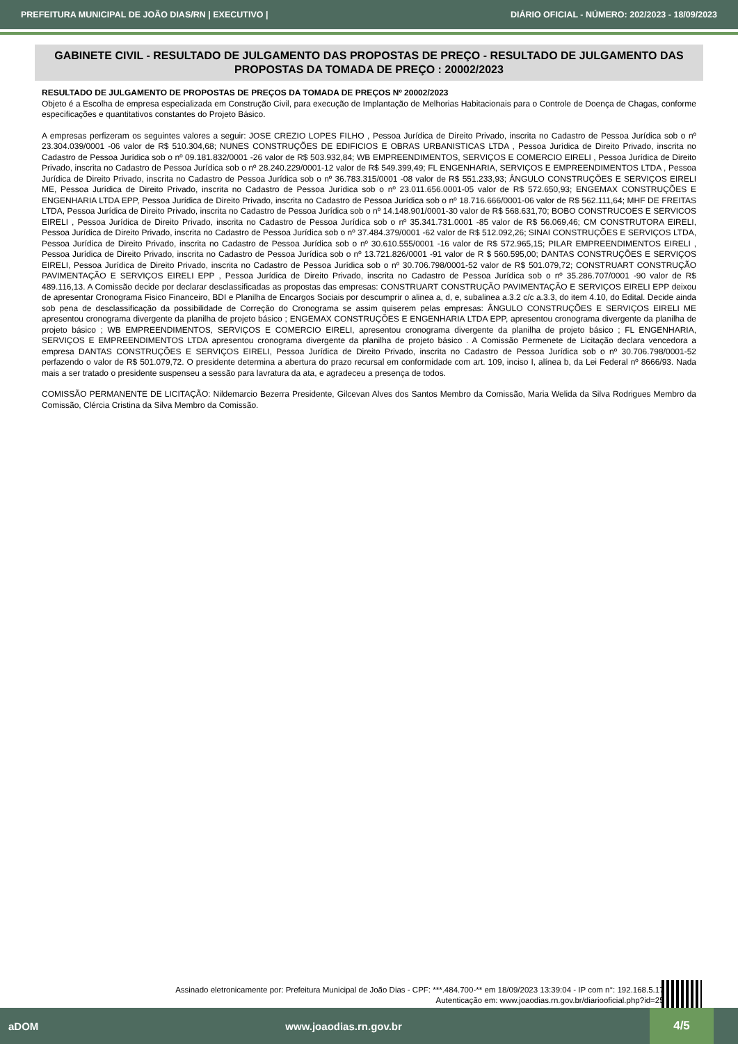PREFEITURA MUNICIPAL DE JOÃO DIAS/RN | EXECUTIVO | DIÁRIO OFICIAL - NÚMERO: 202/2023 - 18/09/2023
GABINETE CIVIL - RESULTADO DE JULGAMENTO DAS PROPOSTAS DE PREÇO - RESULTADO DE JULGAMENTO DAS PROPOSTAS DA TOMADA DE PREÇO : 20002/2023
RESULTADO DE JULGAMENTO DE PROPOSTAS DE PREÇOS DA TOMADA DE PREÇOS Nº 20002/2023
Objeto é a Escolha de empresa especializada em Construção Civil, para execução de Implantação de Melhorias Habitacionais para o Controle de Doença de Chagas, conforme especificações e quantitativos constantes do Projeto Básico.
A empresas perfizeram os seguintes valores a seguir: JOSE CREZIO LOPES FILHO , Pessoa Jurídica de Direito Privado, inscrita no Cadastro de Pessoa Jurídica sob o nº 23.304.039/0001 -06 valor de R$ 510.304,68; NUNES CONSTRUÇÕES DE EDIFICIOS E OBRAS URBANISTICAS LTDA , Pessoa Jurídica de Direito Privado, inscrita no Cadastro de Pessoa Jurídica sob o nº 09.181.832/0001 -26 valor de R$ 503.932,84; WB EMPREENDIMENTOS, SERVIÇOS E COMERCIO EIRELI , Pessoa Jurídica de Direito Privado, inscrita no Cadastro de Pessoa Jurídica sob o nº 28.240.229/0001-12 valor de R$ 549.399,49; FL ENGENHARIA, SERVIÇOS E EMPREENDIMENTOS LTDA , Pessoa Jurídica de Direito Privado, inscrita no Cadastro de Pessoa Jurídica sob o nº 36.783.315/0001 -08 valor de R$ 551.233,93; ÂNGULO CONSTRUÇÕES E SERVIÇOS EIRELI ME, Pessoa Jurídica de Direito Privado, inscrita no Cadastro de Pessoa Jurídica sob o nº 23.011.656.0001-05 valor de R$ 572.650,93; ENGEMAX CONSTRUÇÕES E ENGENHARIA LTDA EPP, Pessoa Jurídica de Direito Privado, inscrita no Cadastro de Pessoa Jurídica sob o nº 18.716.666/0001-06 valor de R$ 562.111,64; MHF DE FREITAS LTDA, Pessoa Jurídica de Direito Privado, inscrita no Cadastro de Pessoa Jurídica sob o nº 14.148.901/0001-30 valor de R$ 568.631,70; BOBO CONSTRUCOES E SERVICOS EIRELI , Pessoa Jurídica de Direito Privado, inscrita no Cadastro de Pessoa Jurídica sob o nº 35.341.731.0001 -85 valor de R$ 56.069,46; CM CONSTRUTORA EIRELI, Pessoa Jurídica de Direito Privado, inscrita no Cadastro de Pessoa Jurídica sob o nº 37.484.379/0001 -62 valor de R$ 512.092,26; SINAI CONSTRUÇÕES E SERVIÇOS LTDA, Pessoa Jurídica de Direito Privado, inscrita no Cadastro de Pessoa Jurídica sob o nº 30.610.555/0001 -16 valor de R$ 572.965,15; PILAR EMPREENDIMENTOS EIRELI , Pessoa Jurídica de Direito Privado, inscrita no Cadastro de Pessoa Jurídica sob o nº 13.721.826/0001 -91 valor de R $ 560.595,00; DANTAS CONSTRUÇÕES E SERVIÇOS EIRELI, Pessoa Jurídica de Direito Privado, inscrita no Cadastro de Pessoa Jurídica sob o nº 30.706.798/0001-52 valor de R$ 501.079,72; CONSTRUART CONSTRUÇÃO PAVIMENTAÇÃO E SERVIÇOS EIRELI EPP , Pessoa Jurídica de Direito Privado, inscrita no Cadastro de Pessoa Jurídica sob o nº 35.286.707/0001 -90 valor de R$ 489.116,13. A Comissão decide por declarar desclassificadas as propostas das empresas: CONSTRUART CONSTRUÇÃO PAVIMENTAÇÃO E SERVIÇOS EIRELI EPP deixou de apresentar Cronograma Fisico Financeiro, BDI e Planilha de Encargos Sociais por descumprir o alinea a, d, e, subalinea a.3.2 c/c a.3.3, do item 4.10, do Edital. Decide ainda sob pena de desclassificação da possibilidade de Correção do Cronograma se assim quiserem pelas empresas: ÂNGULO CONSTRUÇÕES E SERVIÇOS EIRELI ME apresentou cronograma divergente da planilha de projeto básico ; ENGEMAX CONSTRUÇÕES E ENGENHARIA LTDA EPP, apresentou cronograma divergente da planilha de projeto básico ; WB EMPREENDIMENTOS, SERVIÇOS E COMERCIO EIRELI, apresentou cronograma divergente da planilha de projeto básico ; FL ENGENHARIA, SERVIÇOS E EMPREENDIMENTOS LTDA apresentou cronograma divergente da planilha de projeto básico . A Comissão Permenete de Licitação declara vencedora a empresa DANTAS CONSTRUÇÕES E SERVIÇOS EIRELI, Pessoa Jurídica de Direito Privado, inscrita no Cadastro de Pessoa Jurídica sob o nº 30.706.798/0001-52 perfazendo o valor de R$ 501.079,72. O presidente determina a abertura do prazo recursal em conformidade com art. 109, inciso I, alínea b, da Lei Federal nº 8666/93. Nada mais a ser tratado o presidente suspenseu a sessão para lavratura da ata, e agradeceu a presença de todos.
COMISSÃO PERMANENTE DE LICITAÇÃO: Nildemarcio Bezerra Presidente, Gilcevan Alves dos Santos Membro da Comissão, Maria Welida da Silva Rodrigues Membro da Comissão, Clércia Cristina da Silva Membro da Comissão.
Assinado eletronicamente por: Prefeitura Municipal de João Dias - CPF: ***.484.700-** em 18/09/2023 13:39:04 - IP com n°: 192.168.5.177
Autenticação em: www.joaodias.rn.gov.br/diariooficial.php?id=253
aDOM www.joaodias.rn.gov.br 4/5